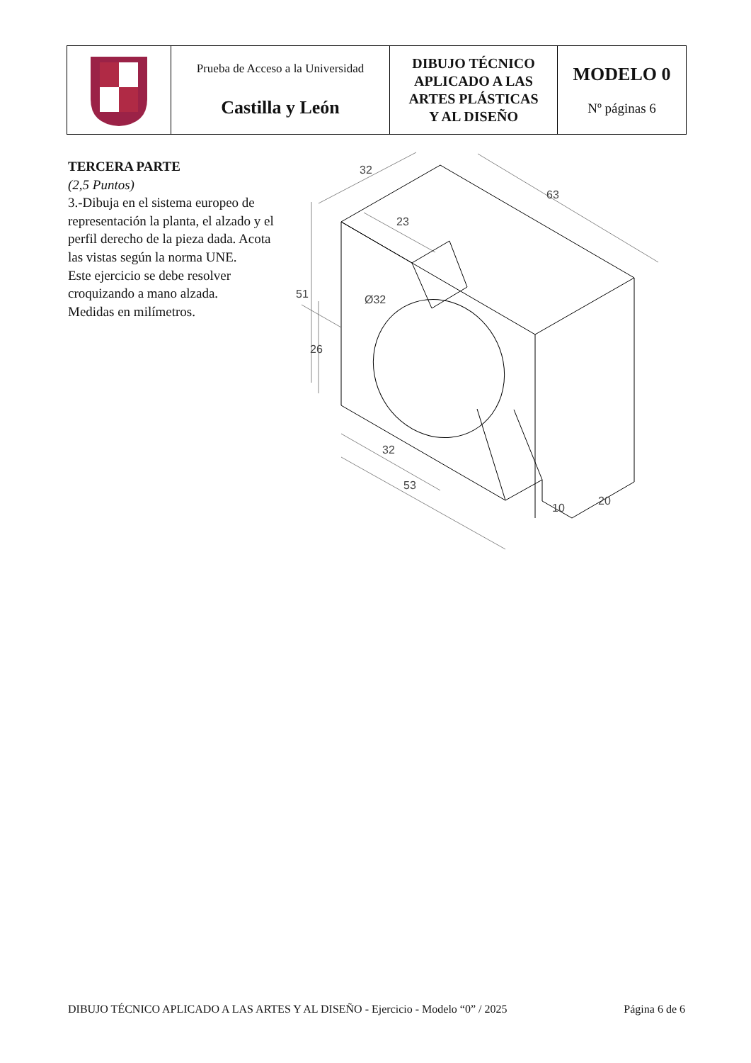| | Prueba de Acceso a la Universidad Castilla y León | DIBUJO TÉCNICO APLICADO A LAS ARTES PLÁSTICAS Y AL DISEÑO | MODELO 0 Nº páginas 6 |
TERCERA PARTE
(2,5 Puntos)
3.-Dibuja en el sistema europeo de representación la planta, el alzado y el perfil derecho de la pieza dada. Acota las vistas según la norma UNE.
Este ejercicio se debe resolver croquizando a mano alzada.
Medidas en milímetros.
32
63
23
51
26
Ø32
32
53
10
20
DIBUJO TÉCNICO APLICADO A LAS ARTES Y AL DISEÑO - Ejercicio - Modelo “0” / 2025 Página 6 de 6